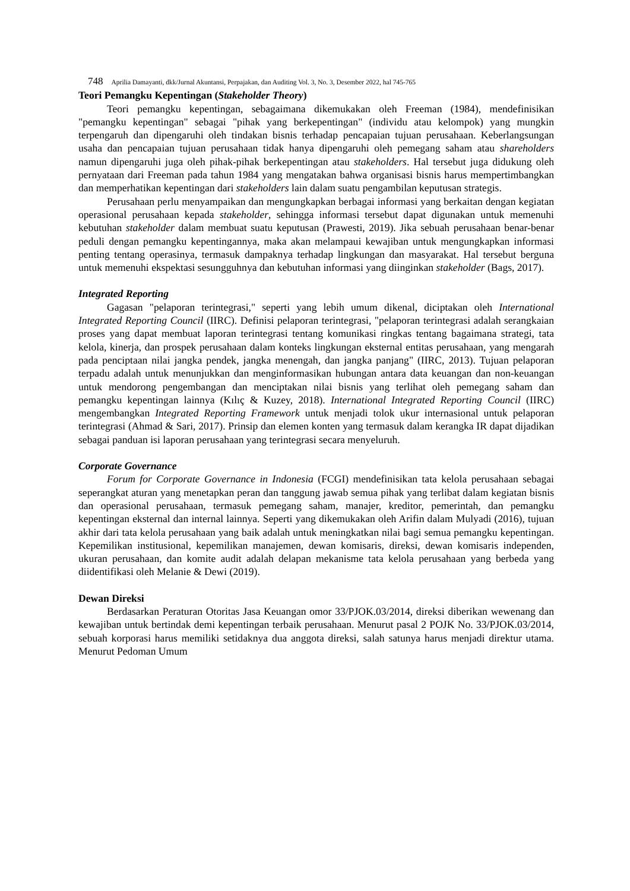748 Aprilia Damayanti, dkk/Jurnal Akuntansi, Perpajakan, dan Auditing Vol. 3, No. 3, Desember 2022, hal 745-765
Teori Pemangku Kepentingan (Stakeholder Theory)
Teori pemangku kepentingan, sebagaimana dikemukakan oleh Freeman (1984), mendefinisikan "pemangku kepentingan" sebagai "pihak yang berkepentingan" (individu atau kelompok) yang mungkin terpengaruh dan dipengaruhi oleh tindakan bisnis terhadap pencapaian tujuan perusahaan. Keberlangsungan usaha dan pencapaian tujuan perusahaan tidak hanya dipengaruhi oleh pemegang saham atau shareholders namun dipengaruhi juga oleh pihak-pihak berkepentingan atau stakeholders. Hal tersebut juga didukung oleh pernyataan dari Freeman pada tahun 1984 yang mengatakan bahwa organisasi bisnis harus mempertimbangkan dan memperhatikan kepentingan dari stakeholders lain dalam suatu pengambilan keputusan strategis.
Perusahaan perlu menyampaikan dan mengungkapkan berbagai informasi yang berkaitan dengan kegiatan operasional perusahaan kepada stakeholder, sehingga informasi tersebut dapat digunakan untuk memenuhi kebutuhan stakeholder dalam membuat suatu keputusan (Prawesti, 2019). Jika sebuah perusahaan benar-benar peduli dengan pemangku kepentingannya, maka akan melampaui kewajiban untuk mengungkapkan informasi penting tentang operasinya, termasuk dampaknya terhadap lingkungan dan masyarakat. Hal tersebut berguna untuk memenuhi ekspektasi sesungguhnya dan kebutuhan informasi yang diinginkan stakeholder (Bags, 2017).
Integrated Reporting
Gagasan "pelaporan terintegrasi," seperti yang lebih umum dikenal, diciptakan oleh International Integrated Reporting Council (IIRC). Definisi pelaporan terintegrasi, "pelaporan terintegrasi adalah serangkaian proses yang dapat membuat laporan terintegrasi tentang komunikasi ringkas tentang bagaimana strategi, tata kelola, kinerja, dan prospek perusahaan dalam konteks lingkungan eksternal entitas perusahaan, yang mengarah pada penciptaan nilai jangka pendek, jangka menengah, dan jangka panjang" (IIRC, 2013). Tujuan pelaporan terpadu adalah untuk menunjukkan dan menginformasikan hubungan antara data keuangan dan non-keuangan untuk mendorong pengembangan dan menciptakan nilai bisnis yang terlihat oleh pemegang saham dan pemangku kepentingan lainnya (Kılıç & Kuzey, 2018). International Integrated Reporting Council (IIRC) mengembangkan Integrated Reporting Framework untuk menjadi tolok ukur internasional untuk pelaporan terintegrasi (Ahmad & Sari, 2017). Prinsip dan elemen konten yang termasuk dalam kerangka IR dapat dijadikan sebagai panduan isi laporan perusahaan yang terintegrasi secara menyeluruh.
Corporate Governance
Forum for Corporate Governance in Indonesia (FCGI) mendefinisikan tata kelola perusahaan sebagai seperangkat aturan yang menetapkan peran dan tanggung jawab semua pihak yang terlibat dalam kegiatan bisnis dan operasional perusahaan, termasuk pemegang saham, manajer, kreditor, pemerintah, dan pemangku kepentingan eksternal dan internal lainnya. Seperti yang dikemukakan oleh Arifin dalam Mulyadi (2016), tujuan akhir dari tata kelola perusahaan yang baik adalah untuk meningkatkan nilai bagi semua pemangku kepentingan. Kepemilikan institusional, kepemilikan manajemen, dewan komisaris, direksi, dewan komisaris independen, ukuran perusahaan, dan komite audit adalah delapan mekanisme tata kelola perusahaan yang berbeda yang diidentifikasi oleh Melanie & Dewi (2019).
Dewan Direksi
Berdasarkan Peraturan Otoritas Jasa Keuangan omor 33/PJOK.03/2014, direksi diberikan wewenang dan kewajiban untuk bertindak demi kepentingan terbaik perusahaan. Menurut pasal 2 POJK No. 33/PJOK.03/2014, sebuah korporasi harus memiliki setidaknya dua anggota direksi, salah satunya harus menjadi direktur utama. Menurut Pedoman Umum